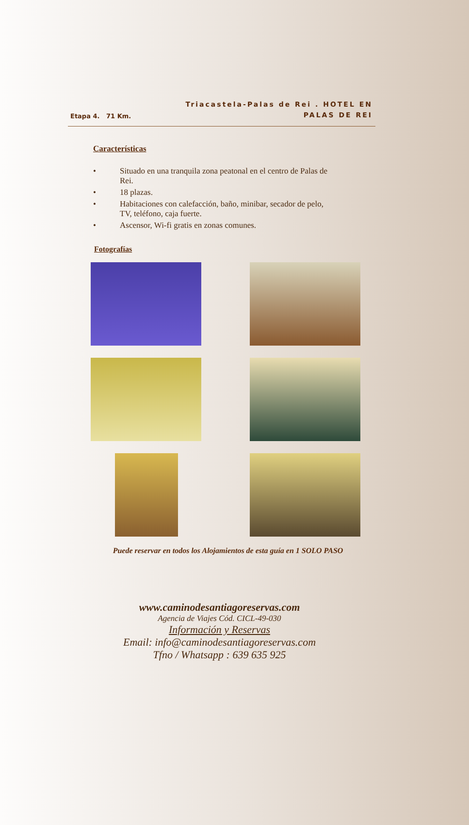Etapa 4. 71 Km.
Triacastela-Palas de Rei . HOTEL EN
PALAS DE REI
Características
• Situado en una tranquila zona peatonal en el centro de Palas de Rei.
• 18 plazas.
• Habitaciones con calefacción, baño, minibar, secador de pelo, TV, teléfono, caja fuerte.
• Ascensor, Wi-fi gratis en zonas comunes.
Fotografías
Puede reservar en todos los Alojamientos de esta guía en 1 SOLO PASO
www.caminodesantiagoreservas.com
Agencia de Viajes Cód. CICL-49-030
Información y Reservas
Email: info@caminodesantiagoreservas.com
Tfno / Whatsapp : 639 635 925